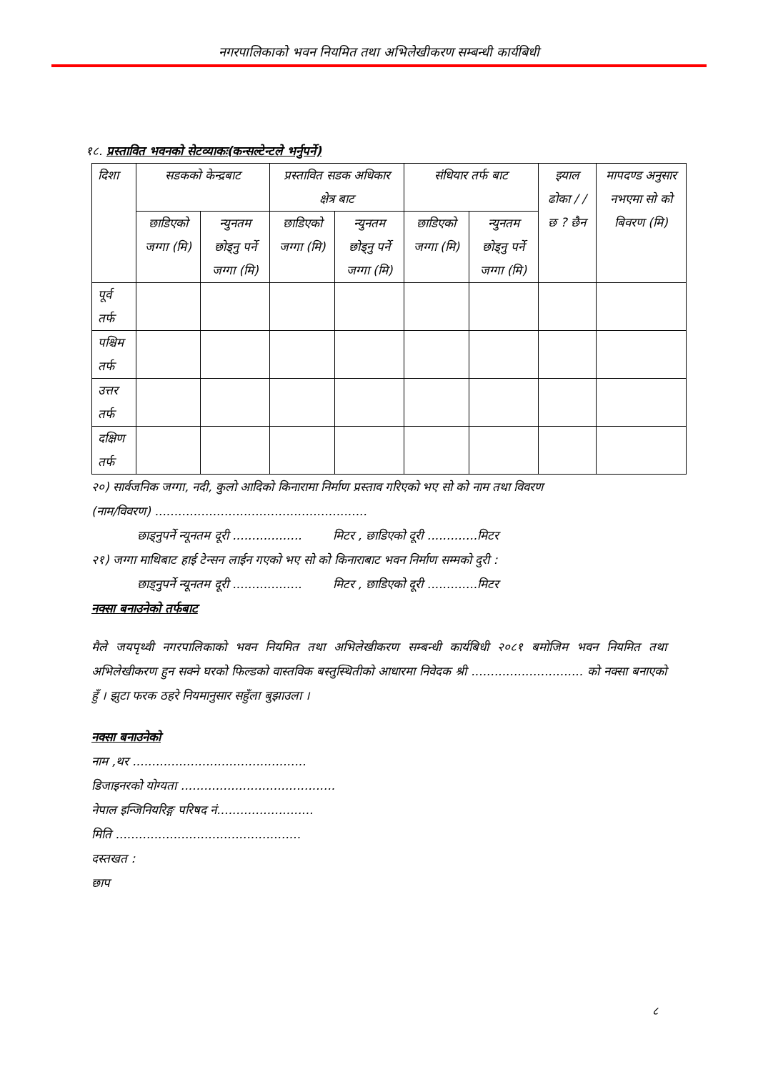नगरपालिकाको भवन नियमित तथा अभिलेखीकरण सम्बन्धी कार्यबिधी
१८. प्रस्तावित भवनको सेटव्याकः(कन्सल्टेन्टले भर्नुपर्ने)
| दिशा | सडकको केन्द्रबाट | | प्रस्तावित सडक अधिकार क्षेत्र बाट | | संधियार तर्फ बाट | | झ्याल ढोका / /छ ? छैन | मापदण्ड अनुसार नभएमा सो को बिवरण (मि) |
| --- | --- | --- | --- | --- | --- | --- | --- | --- |
| | छाडिएको जग्गा (मि) | न्युनतम छोड्नु पर्ने जग्गा (मि) | छाडिएको जग्गा (मि) | न्युनतम छोड्नु पर्ने जग्गा (मि) | छाडिएको जग्गा (मि) | न्युनतम छोड्नु पर्ने जग्गा (मि) | | |
| पूर्व तर्फ | | | | | | | | |
| पश्चिम तर्फ | | | | | | | | |
| उत्तर तर्फ | | | | | | | | |
| दक्षिण तर्फ | | | | | | | | |
२०) सार्वजनिक जग्गा, नदी, कुलो आदिको किनारामा निर्माण प्रस्ताव गरिएको भए सो को नाम तथा विवरण
(नाम/विवरण) .......................................................
छाड्नुपर्ने न्यूनतम दूरी .................. मिटर , छाडिएको दूरी .............मिटर
२१) जग्गा माथिबाट हाई टेन्सन लाईन गएको भए सो को किनाराबाट भवन निर्माण सम्मको दुरी :
छाड्नुपर्ने न्यूनतम दूरी .................. मिटर , छाडिएको दूरी .............मिटर
नक्सा बनाउनेको तर्फबाट
मैले जयपृथ्वी नगरपालिकाको भवन नियमित तथा अभिलेखीकरण सम्बन्धी कार्यबिधी २०८१ बमोजिम भवन नियमित तथा अभिलेखीकरण हुन सक्ने घरको फिल्डको वास्तविक बस्तुस्थितीको आधारमा निवेदक श्री ............................. को नक्सा बनाएको हुँ । झुटा फरक ठहरे नियमानुसार सहुँला बुझाउला ।
नक्सा बनाउनेको
नाम ,थर .............................................
डिजाइनरको योग्यता ........................................
नेपाल इन्जिनियरिङ्ग परिषद नं.........................
मिति ................................................
दस्तखत :
छाप
८